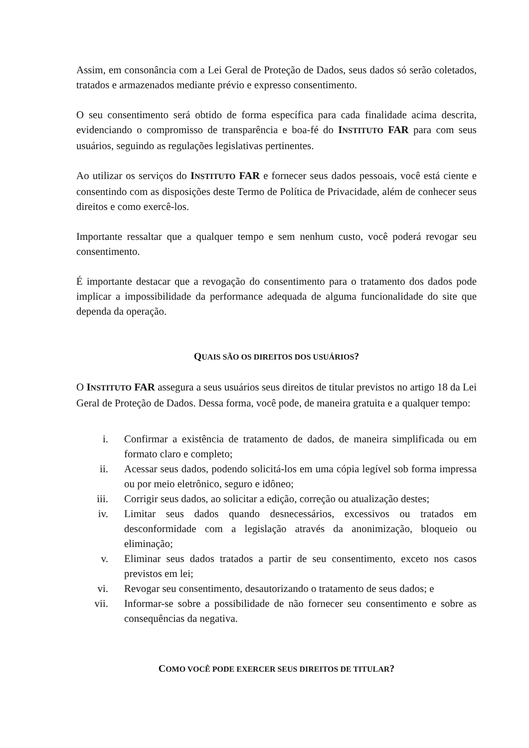Assim, em consonância com a Lei Geral de Proteção de Dados, seus dados só serão coletados, tratados e armazenados mediante prévio e expresso consentimento.
O seu consentimento será obtido de forma específica para cada finalidade acima descrita, evidenciando o compromisso de transparência e boa-fé do INSTITUTO FAR para com seus usuários, seguindo as regulações legislativas pertinentes.
Ao utilizar os serviços do INSTITUTO FAR e fornecer seus dados pessoais, você está ciente e consentindo com as disposições deste Termo de Política de Privacidade, além de conhecer seus direitos e como exercê-los.
Importante ressaltar que a qualquer tempo e sem nenhum custo, você poderá revogar seu consentimento.
É importante destacar que a revogação do consentimento para o tratamento dos dados pode implicar a impossibilidade da performance adequada de alguma funcionalidade do site que dependa da operação.
QUAIS SÃO OS DIREITOS DOS USUÁRIOS?
O INSTITUTO FAR assegura a seus usuários seus direitos de titular previstos no artigo 18 da Lei Geral de Proteção de Dados. Dessa forma, você pode, de maneira gratuita e a qualquer tempo:
i. Confirmar a existência de tratamento de dados, de maneira simplificada ou em formato claro e completo;
ii. Acessar seus dados, podendo solicitá-los em uma cópia legível sob forma impressa ou por meio eletrônico, seguro e idôneo;
iii. Corrigir seus dados, ao solicitar a edição, correção ou atualização destes;
iv. Limitar seus dados quando desnecessários, excessivos ou tratados em desconformidade com a legislação através da anonimização, bloqueio ou eliminação;
v. Eliminar seus dados tratados a partir de seu consentimento, exceto nos casos previstos em lei;
vi. Revogar seu consentimento, desautorizando o tratamento de seus dados; e
vii. Informar-se sobre a possibilidade de não fornecer seu consentimento e sobre as consequências da negativa.
COMO VOCÊ PODE EXERCER SEUS DIREITOS DE TITULAR?